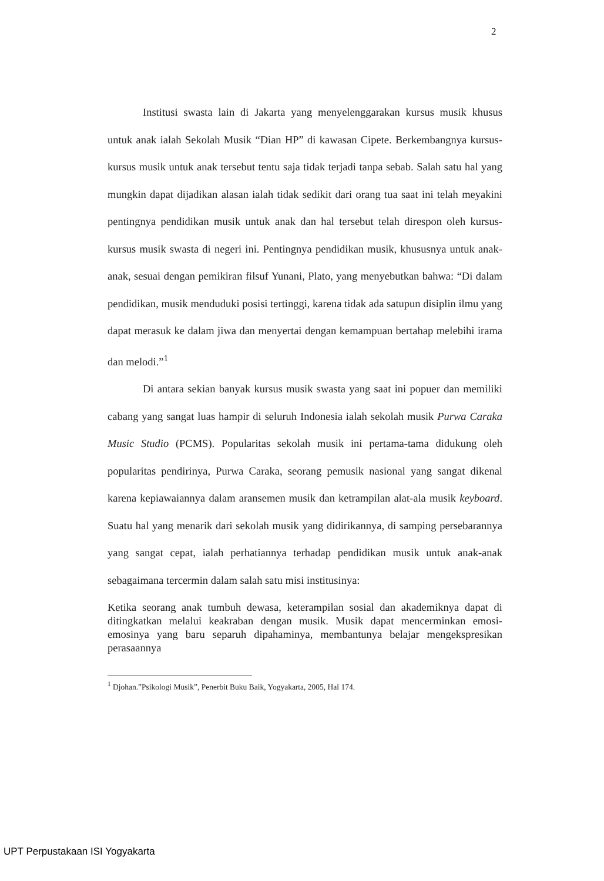2
Institusi swasta lain di Jakarta yang menyelenggarakan kursus musik khusus untuk anak ialah Sekolah Musik “Dian HP” di kawasan Cipete. Berkembangnya kursus-kursus musik untuk anak tersebut tentu saja tidak terjadi tanpa sebab. Salah satu hal yang mungkin dapat dijadikan alasan ialah tidak sedikit dari orang tua saat ini telah meyakini pentingnya pendidikan musik untuk anak dan hal tersebut telah direspon oleh kursus-kursus musik swasta di negeri ini. Pentingnya pendidikan musik, khususnya untuk anak-anak, sesuai dengan pemikiran filsuf Yunani, Plato, yang menyebutkan bahwa: “Di dalam pendidikan, musik menduduki posisi tertinggi, karena tidak ada satupun disiplin ilmu yang dapat merasuk ke dalam jiwa dan menyertai dengan kemampuan bertahap melebihi irama dan melodi.”<sup>1</sup>
Di antara sekian banyak kursus musik swasta yang saat ini popuer dan memiliki cabang yang sangat luas hampir di seluruh Indonesia ialah sekolah musik Purwa Caraka Music Studio (PCMS). Popularitas sekolah musik ini pertama-tama didukung oleh popularitas pendirinya, Purwa Caraka, seorang pemusik nasional yang sangat dikenal karena kepiawaiannya dalam aransemen musik dan ketrampilan alat-ala musik keyboard. Suatu hal yang menarik dari sekolah musik yang didirikannya, di samping persebarannya yang sangat cepat, ialah perhatiannya terhadap pendidikan musik untuk anak-anak sebagaimana tercermin dalam salah satu misi institusinya:
Ketika seorang anak tumbuh dewasa, keterampilan sosial dan akademiknya dapat di ditingkatkan melalui keakraban dengan musik. Musik dapat mencerminkan emosi-emosinya yang baru separuh dipahaminya, membantunya belajar mengekspresikan perasaannya
<sup>1</sup> Djohan.”Psikologi Musik”, Penerbit Buku Baik, Yogyakarta, 2005, Hal 174.
UPT Perpustakaan ISI Yogyakarta